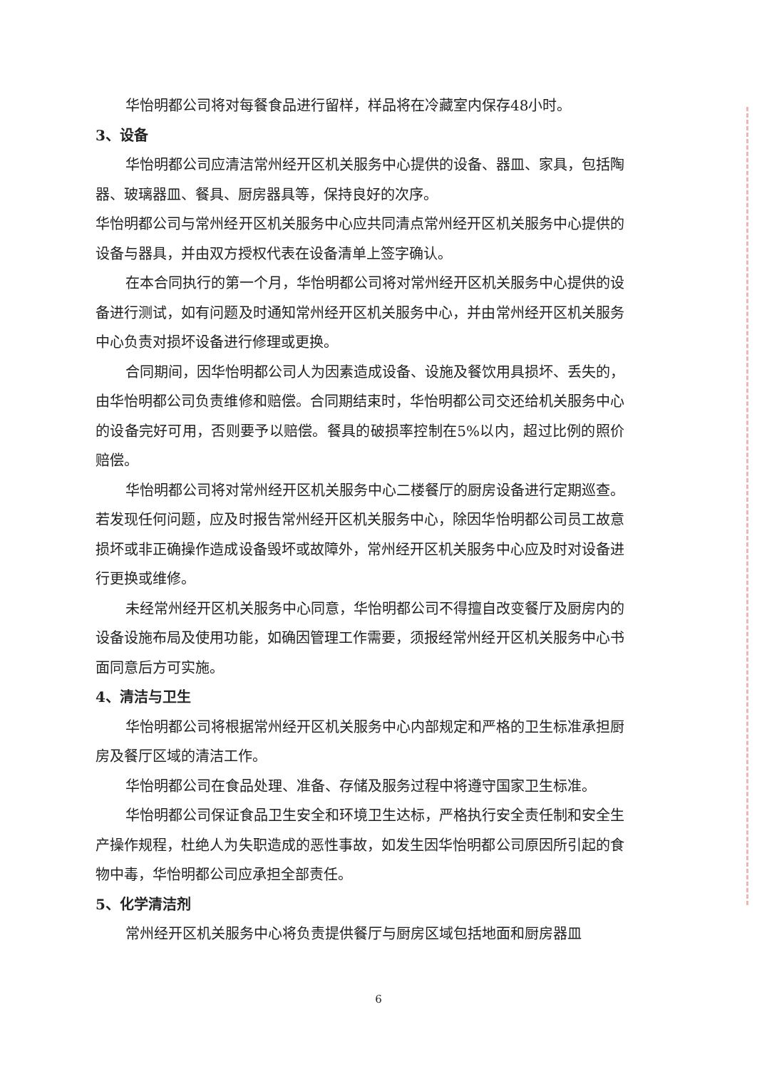华怡明都公司将对每餐食品进行留样，样品将在冷藏室内保存48小时。
3、设备
华怡明都公司应清洁常州经开区机关服务中心提供的设备、器皿、家具，包括陶器、玻璃器皿、餐具、厨房器具等，保持良好的次序。
华怡明都公司与常州经开区机关服务中心应共同清点常州经开区机关服务中心提供的设备与器具，并由双方授权代表在设备清单上签字确认。
在本合同执行的第一个月，华怡明都公司将对常州经开区机关服务中心提供的设备进行测试，如有问题及时通知常州经开区机关服务中心，并由常州经开区机关服务中心负责对损坏设备进行修理或更换。
合同期间，因华怡明都公司人为因素造成设备、设施及餐饮用具损坏、丢失的，由华怡明都公司负责维修和赔偿。合同期结束时，华怡明都公司交还给机关服务中心的设备完好可用，否则要予以赔偿。餐具的破损率控制在5%以内，超过比例的照价赔偿。
华怡明都公司将对常州经开区机关服务中心二楼餐厅的厨房设备进行定期巡查。若发现任何问题，应及时报告常州经开区机关服务中心，除因华怡明都公司员工故意损坏或非正确操作造成设备毁坏或故障外，常州经开区机关服务中心应及时对设备进行更换或维修。
未经常州经开区机关服务中心同意，华怡明都公司不得擅自改变餐厅及厨房内的设备设施布局及使用功能，如确因管理工作需要，须报经常州经开区机关服务中心书面同意后方可实施。
4、清洁与卫生
华怡明都公司将根据常州经开区机关服务中心内部规定和严格的卫生标准承担厨房及餐厅区域的清洁工作。
华怡明都公司在食品处理、准备、存储及服务过程中将遵守国家卫生标准。
华怡明都公司保证食品卫生安全和环境卫生达标，严格执行安全责任制和安全生产操作规程，杜绝人为失职造成的恶性事故，如发生因华怡明都公司原因所引起的食物中毒，华怡明都公司应承担全部责任。
5、化学清洁剂
常州经开区机关服务中心将负责提供餐厅与厨房区域包括地面和厨房器皿
6